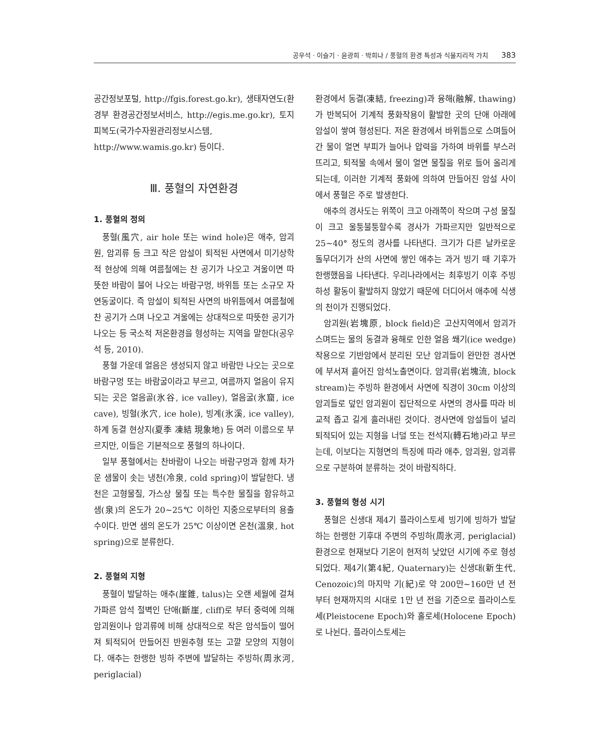공우석 · 이슬기 · 윤광희 · 박희나 / 풍혈의 환경 특성과 식물지리적 가치 383
공간정보포털, http://fgis.forest.go.kr), 생태자연도(환경부 환경공간정보서비스, http://egis.me.go.kr), 토지피복도(국가수자원관리정보시스템, http://www.wamis.go.kr) 등이다.
Ⅲ. 풍혈의 자연환경
1. 풍혈의 정의
풍혈(風穴, air hole 또는 wind hole)은 애추, 암괴원, 암괴류 등 크고 작은 암설이 퇴적된 사면에서 미기상학적 현상에 의해 여름철에는 찬 공기가 나오고 겨울이면 따뜻한 바람이 불어 나오는 바람구멍, 바위틈 또는 소규모 자연동굴이다. 즉 암설이 퇴적된 사면의 바위틈에서 여름철에 찬 공기가 스며 나오고 겨울에는 상대적으로 따뜻한 공기가 나오는 등 국소적 저온환경을 형성하는 지역을 말한다(공우석 등, 2010).
풍혈 가운데 얼음은 생성되지 않고 바람만 나오는 곳으로 바람구멍 또는 바람굴이라고 부르고, 여름까지 얼음이 유지되는 곳은 얼음골(氷谷, ice valley), 얼음굴(氷窟, ice cave), 빙혈(氷穴, ice hole), 빙계(氷溪, ice valley), 하계 동결 현상지(夏季 凍結 現象地) 등 여러 이름으로 부르지만, 이들은 기본적으로 풍혈의 하나이다.
일부 풍혈에서는 찬바람이 나오는 바람구멍과 함께 차가운 샘물이 솟는 냉천(冷泉, cold spring)이 발달한다. 냉천은 고형물질, 가스상 물질 또는 특수한 물질을 함유하고 샘(泉)의 온도가 20~25℃ 이하인 지중으로부터의 용출수이다. 반면 샘의 온도가 25℃ 이상이면 온천(溫泉, hot spring)으로 분류한다.
2. 풍혈의 지형
풍혈이 발달하는 애추(崖錐, talus)는 오랜 세월에 걸쳐 가파른 암석 절벽인 단애(斷崖, cliff)로 부터 중력에 의해 암괴원이나 암괴류에 비해 상대적으로 작은 암석들이 떨어져 퇴적되어 만들어진 반원추형 또는 고깔 모양의 지형이다. 애추는 한랭한 빙하 주변에 발달하는 주빙하(周氷河, periglacial)
환경에서 동결(凍結, freezing)과 융해(融解, thawing)가 반복되어 기계적 풍화작용이 활발한 곳의 단애 아래에 암설이 쌓여 형성된다. 저온 환경에서 바위틈으로 스며들어간 물이 얼면 부피가 늘어나 압력을 가하여 바위를 부스러뜨리고, 퇴적물 속에서 물이 얼면 물질을 위로 들어 올리게 되는데, 이러한 기계적 풍화에 의하여 만들어진 암설 사이에서 풍혈은 주로 발생한다.
애추의 경사도는 위쪽이 크고 아래쪽이 작으며 구성 물질이 크고 울퉁불퉁할수록 경사가 가파르지만 일반적으로 25~40° 정도의 경사를 나타낸다. 크기가 다른 날카로운 돌무더기가 산의 사면에 쌓인 애추는 과거 빙기 때 기후가 한랭했음을 나타낸다. 우리나라에서는 최후빙기 이후 주빙하성 활동이 활발하지 않았기 때문에 더디어서 애추에 식생의 천이가 진행되었다.
암괴원(岩塊原, block field)은 고산지역에서 암괴가 스며드는 물의 동결과 융해로 인한 얼음 쐐기(ice wedge) 작용으로 기반암에서 분리된 모난 암괴들이 완만한 경사면에 부서져 흩어진 암석노출면이다. 암괴류(岩塊流, block stream)는 주빙하 환경에서 사면에 직경이 30cm 이상의 암괴들로 덮인 암괴원이 집단적으로 사면의 경사를 따라 비교적 좁고 길게 흘러내린 것이다. 경사면에 암설들이 널리 퇴적되어 있는 지형을 너덜 또는 전석지(轉石地)라고 부르는데, 이보다는 지형면의 특징에 따라 애추, 암괴원, 암괴류으로 구분하여 분류하는 것이 바람직하다.
3. 풍혈의 형성 시기
풍혈은 신생대 제4기 플라이스토세 빙기에 빙하가 발달하는 한랭한 기후대 주변의 주빙하(周氷河, periglacial) 환경으로 현재보다 기온이 현저히 낮았던 시기에 주로 형성되었다. 제4기(第4紀, Quaternary)는 신생대(新生代, Cenozoic)의 마지막 기(紀)로 약 200만~160만 년 전부터 현재까지의 시대로 1만 년 전을 기준으로 플라이스토세(Pleistocene Epoch)와 홀로세(Holocene Epoch)로 나뉜다. 플라이스토세는